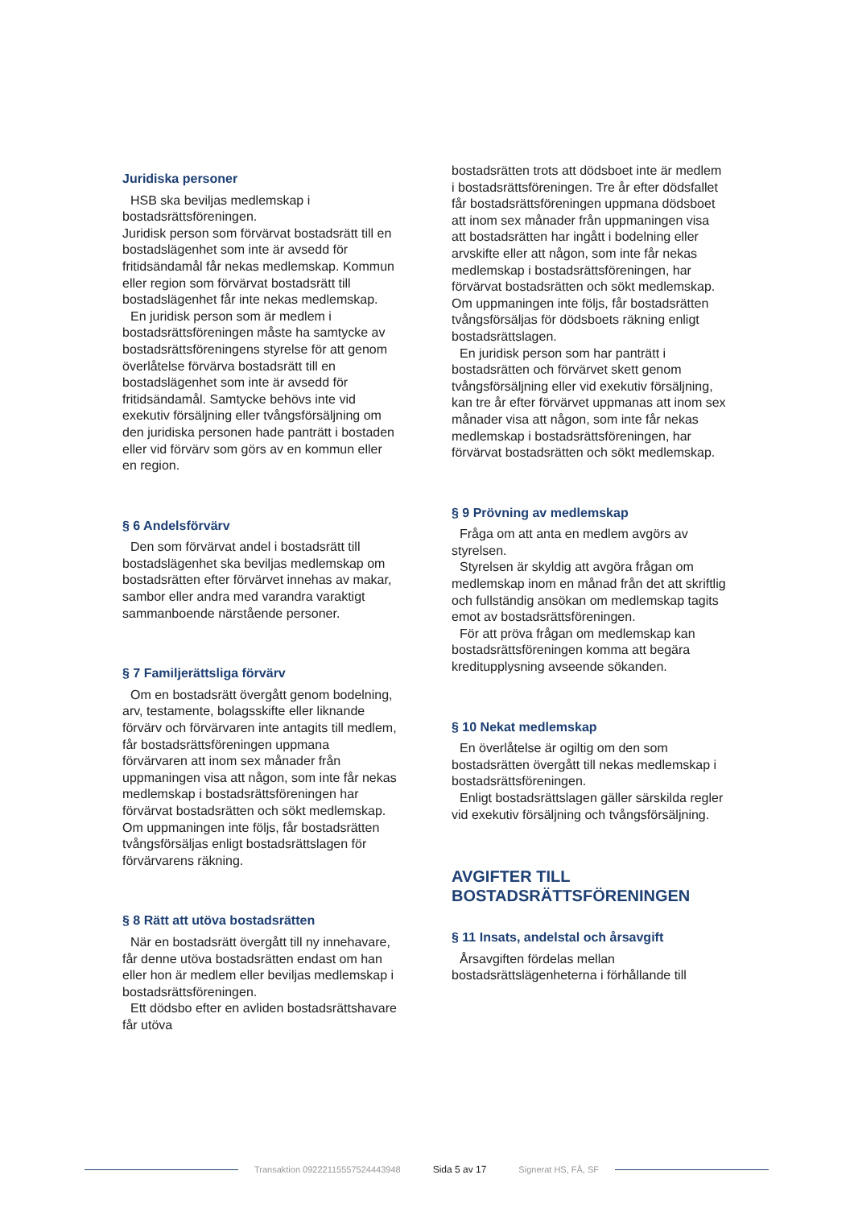Juridiska personer
HSB ska beviljas medlemskap i bostadsrättsföreningen.
Juridisk person som förvärvat bostadsrätt till en bostadslägenhet som inte är avsedd för fritidsändamål får nekas medlemskap. Kommun eller region som förvärvat bostadsrätt till bostadslägenhet får inte nekas medlemskap.
En juridisk person som är medlem i bostadsrättsföreningen måste ha samtycke av bostadsrättsföreningens styrelse för att genom överlåtelse förvärva bostadsrätt till en bostadslägenhet som inte är avsedd för fritidsändamål. Samtycke behövs inte vid exekutiv försäljning eller tvångsförsäljning om den juridiska personen hade panträtt i bostaden eller vid förvärv som görs av en kommun eller en region.
§ 6 Andelsförvärv
Den som förvärvat andel i bostadsrätt till bostadslägenhet ska beviljas medlemskap om bostadsrätten efter förvärvet innehas av makar, sambor eller andra med varandra varaktigt sammanboende närstående personer.
§ 7 Familjerättsliga förvärv
Om en bostadsrätt övergått genom bodelning, arv, testamente, bolagsskifte eller liknande förvärv och förvärvaren inte antagits till medlem, får bostadsrättsföreningen uppmana förvärvaren att inom sex månader från uppmaningen visa att någon, som inte får nekas medlemskap i bostadsrättsföreningen har förvärvat bostadsrätten och sökt medlemskap. Om uppmaningen inte följs, får bostadsrätten tvångsförsäljas enligt bostadsrättslagen för förvärvarens räkning.
§ 8 Rätt att utöva bostadsrätten
När en bostadsrätt övergått till ny innehavare, får denne utöva bostadsrätten endast om han eller hon är medlem eller beviljas medlemskap i bostadsrättsföreningen.
Ett dödsbo efter en avliden bostadsrättshavare får utöva
bostadsrätten trots att dödsboet inte är medlem i bostadsrättsföreningen. Tre år efter dödsfallet får bostadsrättsföreningen uppmana dödsboet att inom sex månader från uppmaningen visa att bostadsrätten har ingått i bodelning eller arvskifte eller att någon, som inte får nekas medlemskap i bostadsrättsföreningen, har förvärvat bostadsrätten och sökt medlemskap. Om uppmaningen inte följs, får bostadsrätten tvångsförsäljas för dödsboets räkning enligt bostadsrättslagen.
En juridisk person som har panträtt i bostadsrätten och förvärvet skett genom tvångsförsäljning eller vid exekutiv försäljning, kan tre år efter förvärvet uppmanas att inom sex månader visa att någon, som inte får nekas medlemskap i bostadsrättsföreningen, har förvärvat bostadsrätten och sökt medlemskap.
§ 9 Prövning av medlemskap
Fråga om att anta en medlem avgörs av styrelsen.
Styrelsen är skyldig att avgöra frågan om medlemskap inom en månad från det att skriftlig och fullständig ansökan om medlemskap tagits emot av bostadsrättsföreningen.
För att pröva frågan om medlemskap kan bostadsrättsföreningen komma att begära kreditupplysning avseende sökanden.
§ 10 Nekat medlemskap
En överlåtelse är ogiltig om den som bostadsrätten övergått till nekas medlemskap i bostadsrättsföreningen.
Enligt bostadsrättslagen gäller särskilda regler vid exekutiv försäljning och tvångsförsäljning.
AVGIFTER TILL BOSTADSRÄTTSFÖRENINGEN
§ 11 Insats, andelstal och årsavgift
Årsavgiften fördelas mellan bostadsrättslägenheterna i förhållande till
Transaktion 09222115557524443948
Sida 5 av 17 Signerat HS, FÅ, SF